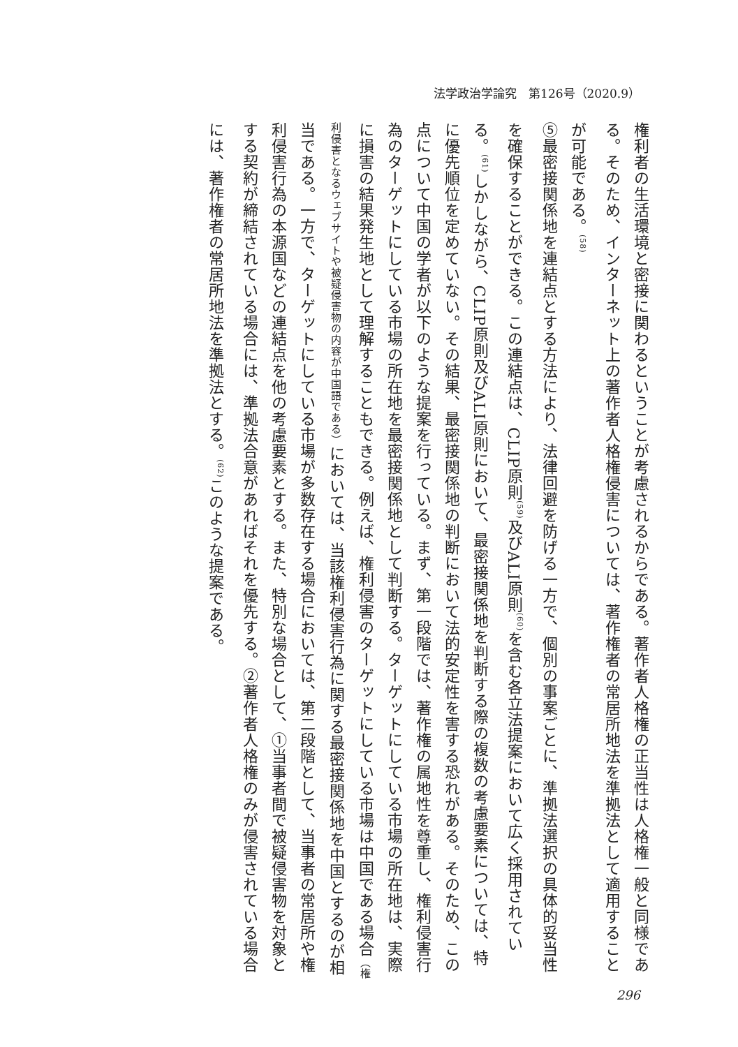法学政治学論究　第126号（2020.9）
権利者の生活環境と密接に関わるということが考慮されるからである。著作者人格権の正当性は人格権一般と同様である。そのため、インターネット上の著作者人格権侵害については、著作権者の常居所地法を準拠法として適用することが可能である。<sup>(58)</sup>
⑤最密接関係地を連結点とする方法により、法律回避を防げる一方で、個別の事案ごとに、準拠法選択の具体的妥当性を確保することができる。この連結点は、CLIP原則<sup>(59)</sup>及びALI原則<sup>(60)</sup>を含む各立法提案において広く採用されている。<sup>(61)</sup>しかしながら、CLIP原則及びALI原則において、最密接関係地を判断する際の複数の考慮要素については、特に優先順位を定めていない。その結果、最密接関係地の判断において法的安定性を害する恐れがある。そのため、この点について中国の学者が以下のような提案を行っている。まず、第一段階では、著作権の属地性を尊重し、権利侵害行為のターゲットにしている市場の所在地を最密接関係地として判断する。ターゲットにしている市場の所在地は、実際に損害の結果発生地として理解することもできる。例えば、権利侵害のターゲットにしている市場は中国である場合（権利侵害となるウェブサイトや被疑侵害物の内容が中国語である）においては、当該権利侵害行為に関する最密接関係地を中国とするのが相当である。一方で、ターゲットにしている市場が多数存在する場合においては、第二段階として、当事者の常居所や権利侵害行為の本源国などの連結点を他の考慮要素とする。また、特別な場合として、①当事者間で被疑侵害物を対象とする契約が締結されている場合には、準拠法合意があればそれを優先する。②著作者人格権のみが侵害されている場合には、著作権者の常居所地法を準拠法とする。<sup>(62)</sup>このような提案である。
296